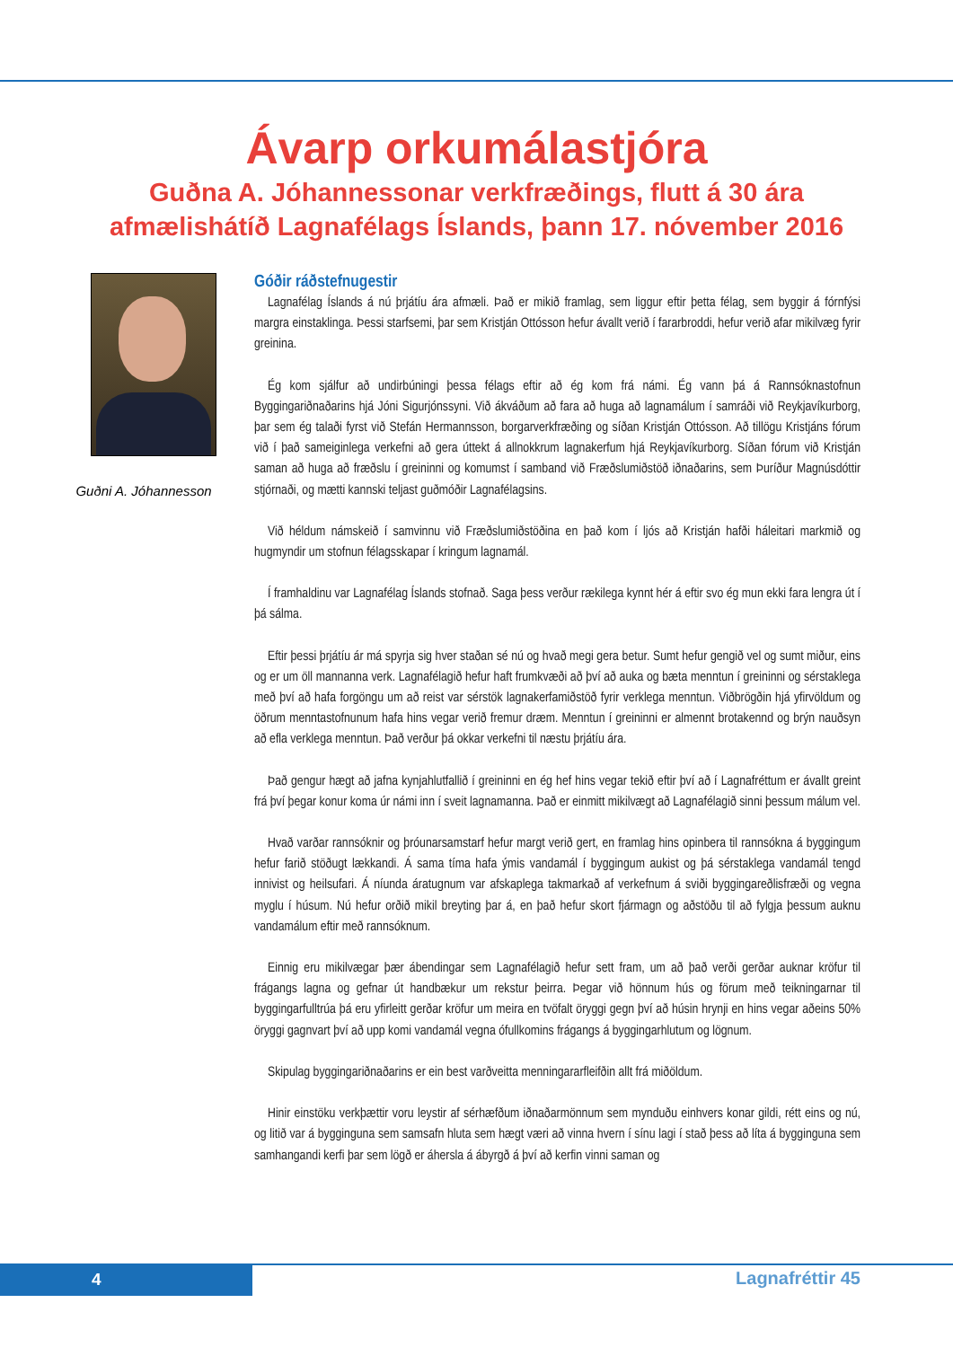Ávarp orkumálastjóra
Guðna A. Jóhannessonar verkfræðings, flutt á 30 ára
afmælishátíð Lagnafélags Íslands, þann 17. nóvember 2016
Guðni A. Jóhannesson
Góðir ráðstefnugestir
Lagnafélag Íslands á nú þrjátíu ára afmæli. Það er mikið framlag, sem liggur eftir þetta félag, sem byggir á fórnfýsi margra einstaklinga. Þessi starfsemi, þar sem Kristján Ottósson hefur ávallt verið í fararbroddi, hefur verið afar mikilvæg fyrir greinina.
Ég kom sjálfur að undirbúningi þessa félags eftir að ég kom frá námi. Ég vann þá á Rannsóknastofnun Byggingariðnaðarins hjá Jóni Sigurjónssyni. Við ákváðum að fara að huga að lagnamálum í samráði við Reykjavíkurborg, þar sem ég talaði fyrst við Stefán Hermannsson, borgarverkfræðing og síðan Kristján Ottósson. Að tillögu Kristjáns fórum við í það sameiginlega verkefni að gera úttekt á allnokkrum lagnakerfum hjá Reykjavíkurborg. Síðan fórum við Kristján saman að huga að fræðslu í greininni og komumst í samband við Fræðslumiðstöð iðnaðarins, sem Þuríður Magnúsdóttir stjórnaði, og mætti kannski teljast guðmóðir Lagnafélagsins.
Við héldum námskeið í samvinnu við Fræðslumiðstöðina en það kom í ljós að Kristján hafði háleitari markmið og hugmyndir um stofnun félagsskapar í kringum lagnamál.
Í framhaldinu var Lagnafélag Íslands stofnað. Saga þess verður rækilega kynnt hér á eftir svo ég mun ekki fara lengra út í þá sálma.
Eftir þessi þrjátíu ár má spyrja sig hver staðan sé nú og hvað megi gera betur. Sumt hefur gengið vel og sumt miður, eins og er um öll mannanna verk. Lagnafélagið hefur haft frumkvæði að því að auka og bæta menntun í greininni og sérstaklega með því að hafa forgöngu um að reist var sérstök lagnakerfamiðstöð fyrir verklega menntun. Viðbrögðin hjá yfirvöldum og öðrum menntastofnunum hafa hins vegar verið fremur dræm. Menntun í greininni er almennt brotakennd og brýn nauðsyn að efla verklega menntun. Það verður þá okkar verkefni til næstu þrjátíu ára.
Það gengur hægt að jafna kynjahlutfallið í greininni en ég hef hins vegar tekið eftir því að í Lagnafréttum er ávallt greint frá því þegar konur koma úr námi inn í sveit lagnamanna. Það er einmitt mikilvægt að Lagnafélagið sinni þessum málum vel.
Hvað varðar rannsóknir og þróunarsamstarf hefur margt verið gert, en framlag hins opinbera til rannsókna á byggingum hefur farið stöðugt lækkandi. Á sama tíma hafa ýmis vandamál í byggingum aukist og þá sérstaklega vandamál tengd innivist og heilsufari. Á níunda áratugnum var afskaplega takmarkað af verkefnum á sviði byggingareðlisfræði og vegna myglu í húsum. Nú hefur orðið mikil breyting þar á, en það hefur skort fjármagn og aðstöðu til að fylgja þessum auknu vandamálum eftir með rannsóknum.
Einnig eru mikilvægar þær ábendingar sem Lagnafélagið hefur sett fram, um að það verði gerðar auknar kröfur til frágangs lagna og gefnar út handbækur um rekstur þeirra. Þegar við hönnum hús og förum með teikningarnar til byggingarfulltrúa þá eru yfirleitt gerðar kröfur um meira en tvöfalt öryggi gegn því að húsin hrynji en hins vegar aðeins 50% öryggi gagnvart því að upp komi vandamál vegna ófullkomins frágangs á byggingarhlutum og lögnum.
Skipulag byggingariðnaðarins er ein best varðveitta menningararfleifðin allt frá miðöldum.
Hinir einstöku verkþættir voru leystir af sérhæfðum iðnaðarmönnum sem mynduðu einhvers konar gildi, rétt eins og nú, og litið var á bygginguna sem samsafn hluta sem hægt væri að vinna hvern í sínu lagi í stað þess að líta á bygginguna sem samhangandi kerfi þar sem lögð er áhersla á ábyrgð á því að kerfin vinni saman og
4 Lagnafréttir 45